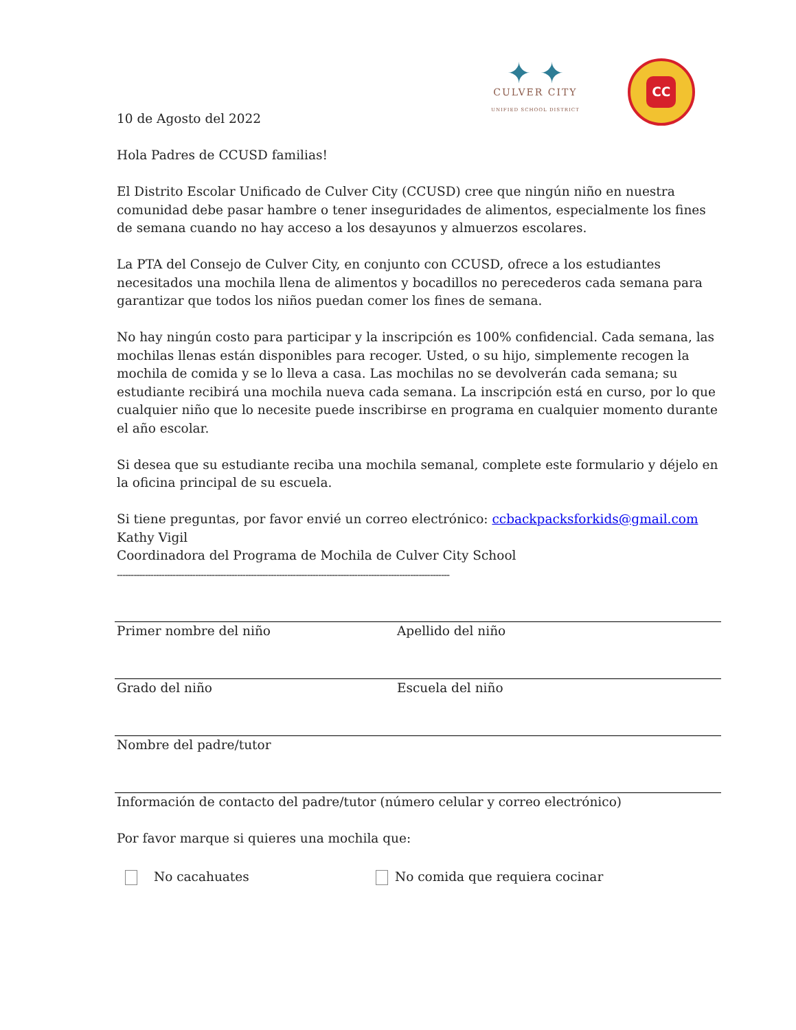✦ ✦
CULVER CITY
UNIFIED SCHOOL DISTRICT
CC
10 de Agosto del 2022
Hola Padres de CCUSD familias!
El Distrito Escolar Unificado de Culver City (CCUSD) cree que ningún niño en nuestra comunidad debe pasar hambre o tener inseguridades de alimentos, especialmente los fines de semana cuando no hay acceso a los desayunos y almuerzos escolares.
La PTA del Consejo de Culver City, en conjunto con CCUSD, ofrece a los estudiantes necesitados una mochila llena de alimentos y bocadillos no perecederos cada semana para garantizar que todos los niños puedan comer los fines de semana.
No hay ningún costo para participar y la inscripción es 100% confidencial. Cada semana, las mochilas llenas están disponibles para recoger. Usted, o su hijo, simplemente recogen la mochila de comida y se lo lleva a casa. Las mochilas no se devolverán cada semana; su estudiante recibirá una mochila nueva cada semana. La inscripción está en curso, por lo que cualquier niño que lo necesite puede inscribirse en programa en cualquier momento durante el año escolar.
Si desea que su estudiante reciba una mochila semanal, complete este formulario y déjelo en la oficina principal de su escuela.
Si tiene preguntas, por favor envié un correo electrónico: ccbackpacksforkids@gmail.com
Kathy Vigil
Coordinadora del Programa de Mochila de Culver City School
-----------------------------------------------------------------------------------------------------------------------
Primer nombre del niño Apellido del niño
Grado del niño Escuela del niño
Nombre del padre/tutor
Información de contacto del padre/tutor (número celular y correo electrónico)
Por favor marque si quieres una mochila que:
No cacahuates No comida que requiera cocinar